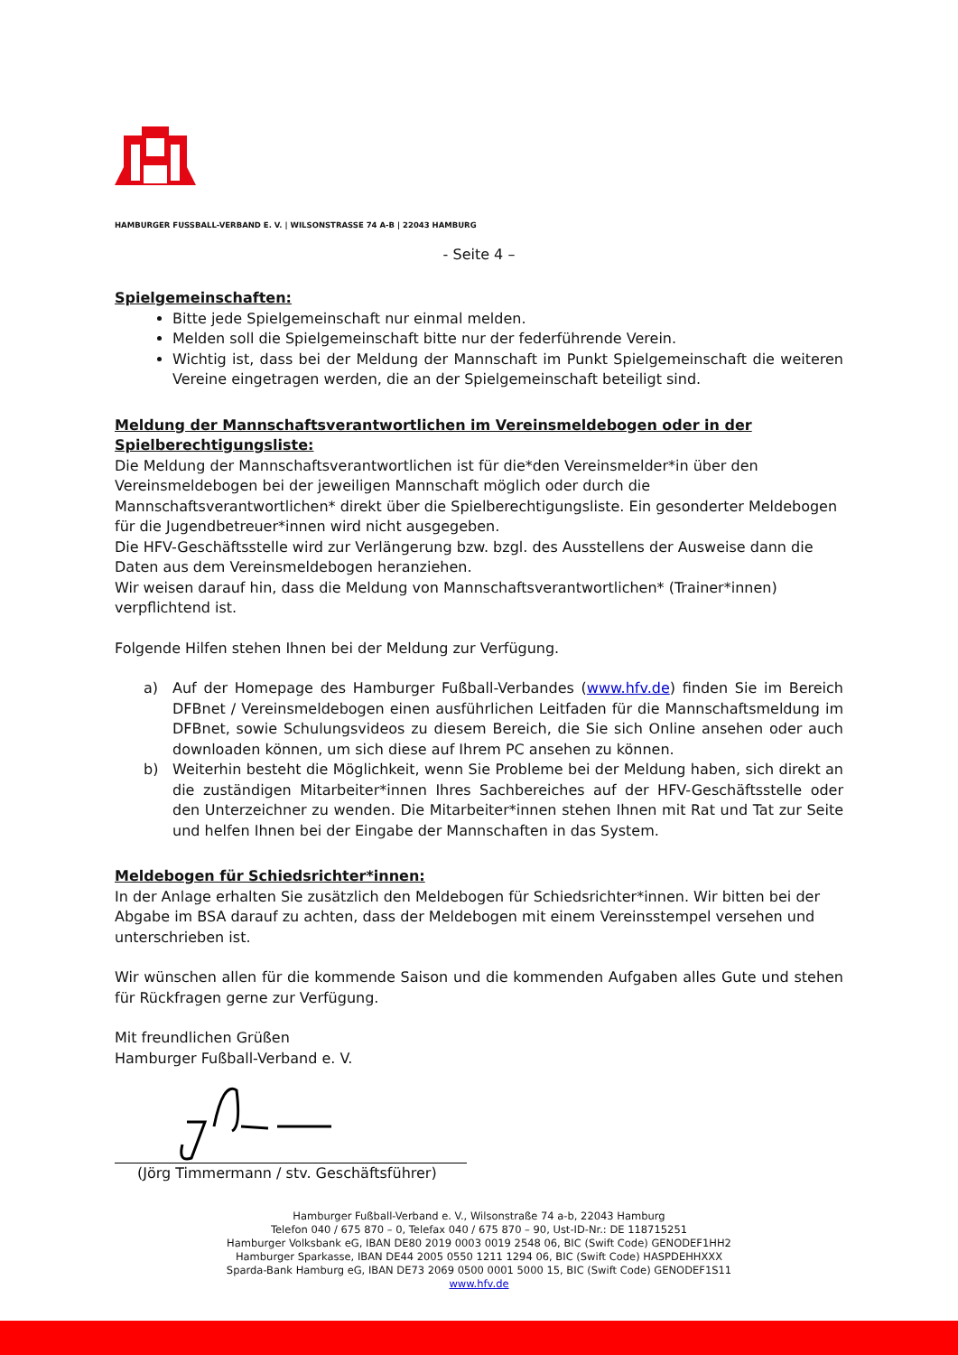HAMBURGER FUSSBALL-VERBAND E. V. | WILSONSTRASSE 74 A-B | 22043 HAMBURG
- Seite 4 –
Spielgemeinschaften:
Bitte jede Spielgemeinschaft nur einmal melden.
Melden soll die Spielgemeinschaft bitte nur der federführende Verein.
Wichtig ist, dass bei der Meldung der Mannschaft im Punkt Spielgemeinschaft die weiteren Vereine eingetragen werden, die an der Spielgemeinschaft beteiligt sind.
Meldung der Mannschaftsverantwortlichen im Vereinsmeldebogen oder in der Spielberechtigungsliste:
Die Meldung der Mannschaftsverantwortlichen ist für die*den Vereinsmelder*in über den Vereinsmeldebogen bei der jeweiligen Mannschaft möglich oder durch die Mannschaftsverantwortlichen* direkt über die Spielberechtigungsliste. Ein gesonderter Meldebogen für die Jugendbetreuer*innen wird nicht ausgegeben.
Die HFV-Geschäftsstelle wird zur Verlängerung bzw. bzgl. des Ausstellens der Ausweise dann die Daten aus dem Vereinsmeldebogen heranziehen.
Wir weisen darauf hin, dass die Meldung von Mannschaftsverantwortlichen* (Trainer*innen) verpflichtend ist.
Folgende Hilfen stehen Ihnen bei der Meldung zur Verfügung.
a) Auf der Homepage des Hamburger Fußball-Verbandes (www.hfv.de) finden Sie im Bereich DFBnet / Vereinsmeldebogen einen ausführlichen Leitfaden für die Mannschaftsmeldung im DFBnet, sowie Schulungsvideos zu diesem Bereich, die Sie sich Online ansehen oder auch downloaden können, um sich diese auf Ihrem PC ansehen zu können.
b) Weiterhin besteht die Möglichkeit, wenn Sie Probleme bei der Meldung haben, sich direkt an die zuständigen Mitarbeiter*innen Ihres Sachbereiches auf der HFV-Geschäftsstelle oder den Unterzeichner zu wenden. Die Mitarbeiter*innen stehen Ihnen mit Rat und Tat zur Seite und helfen Ihnen bei der Eingabe der Mannschaften in das System.
Meldebogen für Schiedsrichter*innen:
In der Anlage erhalten Sie zusätzlich den Meldebogen für Schiedsrichter*innen. Wir bitten bei der Abgabe im BSA darauf zu achten, dass der Meldebogen mit einem Vereinsstempel versehen und unterschrieben ist.
Wir wünschen allen für die kommende Saison und die kommenden Aufgaben alles Gute und stehen für Rückfragen gerne zur Verfügung.
Mit freundlichen Grüßen
Hamburger Fußball-Verband e. V.
(Jörg Timmermann / stv. Geschäftsführer)
Hamburger Fußball-Verband e. V., Wilsonstraße 74 a-b, 22043 Hamburg
Telefon 040 / 675 870 – 0, Telefax 040 / 675 870 – 90, Ust-ID-Nr.: DE 118715251
Hamburger Volksbank eG, IBAN DE80 2019 0003 0019 2548 06, BIC (Swift Code) GENODEF1HH2
Hamburger Sparkasse, IBAN DE44 2005 0550 1211 1294 06, BIC (Swift Code) HASPDEHHXXX
Sparda-Bank Hamburg eG, IBAN DE73 2069 0500 0001 5000 15, BIC (Swift Code) GENODEF1S11
www.hfv.de